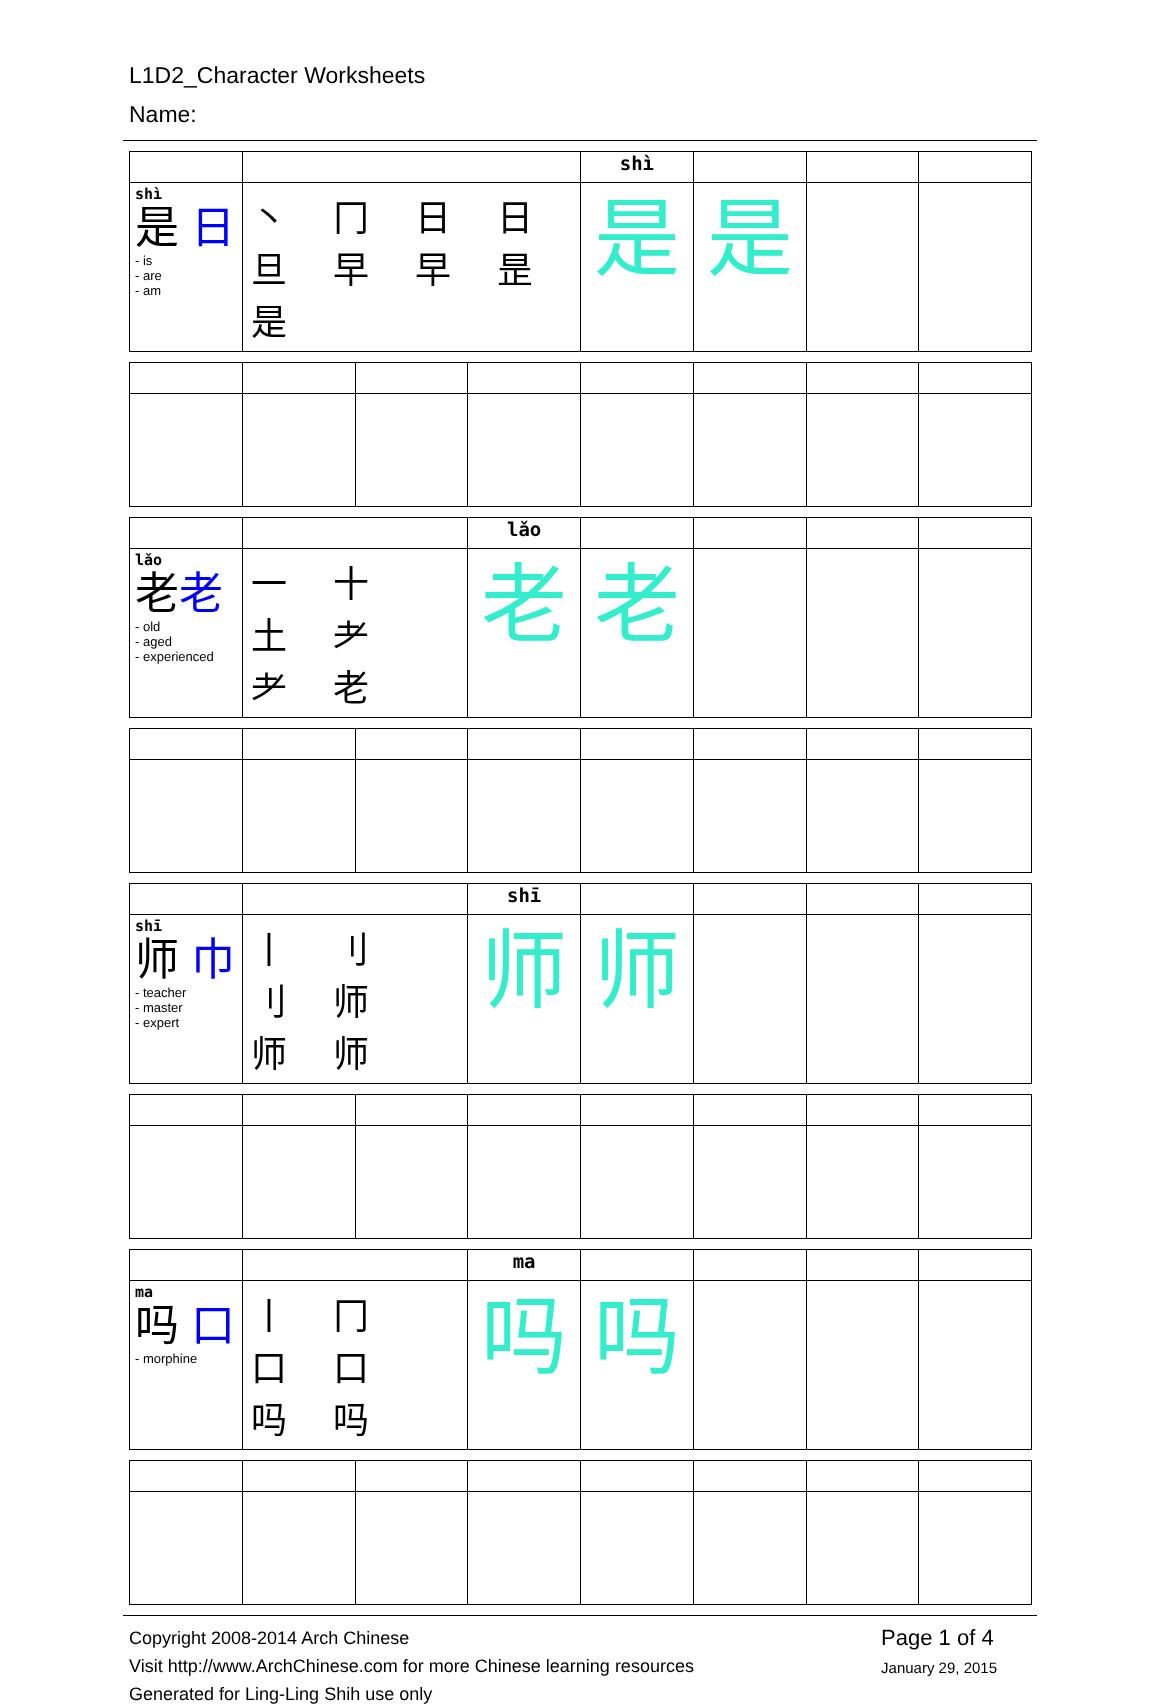L1D2_Character Worksheets
Name:
| | | shì | | | |
| shì 是 日 - is - are - am | 丶 冂 日 日 旦 早 早 昰 是 | 是 | 是 | | |
| | | lǎo | | | | |
| lǎo 老 老 - old - aged - experienced | 一 十 土 耂 耂 老 | 老 | 老 | | | |
| | | shī | | | | |
| shī 师 巾 - teacher - master - expert | 丨 刂 刂 师 师 师 | 师 | 师 | | | |
| | | ma | | | | |
| ma 吗 口 - morphine | 丨 冂 口 口 吗 吗 | 吗 | 吗 | | | |
Copyright 2008-2014 Arch Chinese
Visit http://www.ArchChinese.com for more Chinese learning resources
Generated for Ling-Ling Shih use only
Page 1 of 4
January 29, 2015